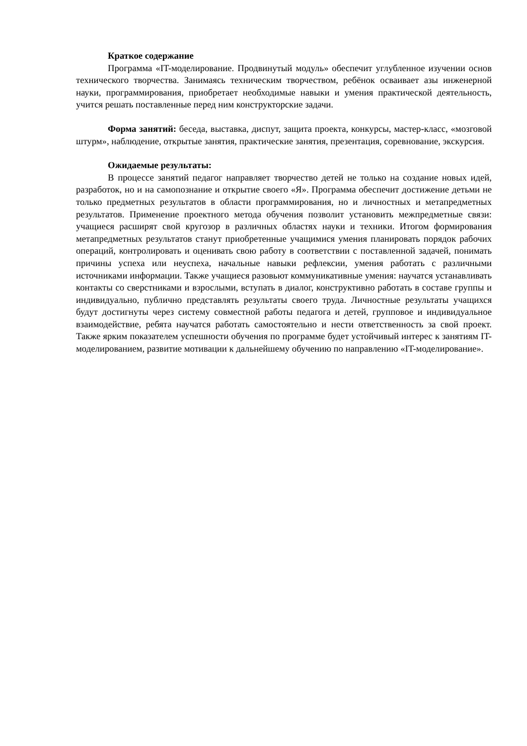Краткое содержание
Программа «IT-моделирование. Продвинутый модуль» обеспечит углубленное изучении основ технического творчества. Занимаясь техническим творчеством, ребёнок осваивает азы инженерной науки, программирования, приобретает необходимые навыки и умения практической деятельность, учится решать поставленные перед ним конструкторские задачи.
Форма занятий: беседа, выставка, диспут, защита проекта, конкурсы, мастер-класс, «мозговой штурм», наблюдение, открытые занятия, практические занятия, презентация, соревнование, экскурсия.
Ожидаемые результаты:
В процессе занятий педагог направляет творчество детей не только на создание новых идей, разработок, но и на самопознание и открытие своего «Я». Программа обеспечит достижение детьми не только предметных результатов в области программирования, но и личностных и метапредметных результатов. Применение проектного метода обучения позволит установить межпредметные связи: учащиеся расширят свой кругозор в различных областях науки и техники. Итогом формирования метапредметных результатов станут приобретенные учащимися умения планировать порядок рабочих операций, контролировать и оценивать свою работу в соответствии с поставленной задачей, понимать причины успеха или неуспеха, начальные навыки рефлексии, умения работать с различными источниками информации. Также учащиеся разовьют коммуникативные умения: научатся устанавливать контакты со сверстниками и взрослыми, вступать в диалог, конструктивно работать в составе группы и индивидуально, публично представлять результаты своего труда. Личностные результаты учащихся будут достигнуты через систему совместной работы педагога и детей, групповое и индивидуальное взаимодействие, ребята научатся работать самостоятельно и нести ответственность за свой проект. Также ярким показателем успешности обучения по программе будет устойчивый интерес к занятиям IT-моделированием, развитие мотивации к дальнейшему обучению по направлению «IT-моделирование».